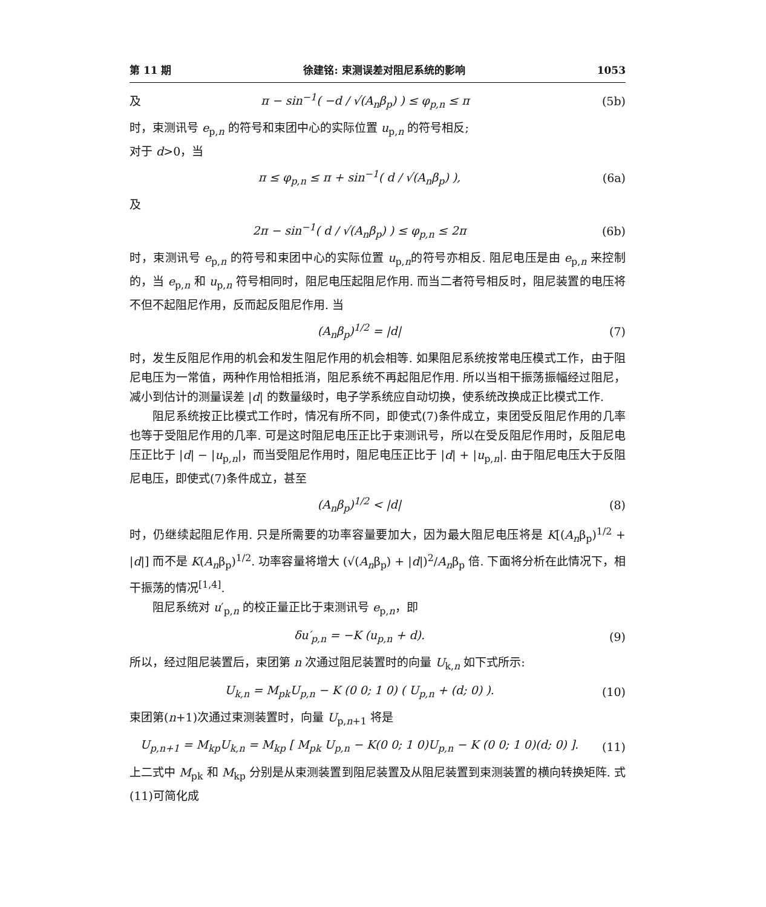第 11 期 徐建铭: 束测误差对阻尼系统的影响 1053
及 π − sin<sup>−1</sup>( −d / √(A<sub>n</sub>β<sub>p</sub>) ) ≤ φ<sub>p,n</sub> ≤ π (5b)
时，束测讯号 e<sub>p,n</sub> 的符号和束团中心的实际位置 u<sub>p,n</sub> 的符号相反;
对于 d>0，当
π ≤ φ<sub>p,n</sub> ≤ π + sin<sup>−1</sup>( d / √(A<sub>n</sub>β<sub>p</sub>) ), (6a)
及
2π − sin<sup>−1</sup>( d / √(A<sub>n</sub>β<sub>p</sub>) ) ≤ φ<sub>p,n</sub> ≤ 2π (6b)
时，束测讯号 e<sub>p,n</sub> 的符号和束团中心的实际位置 u<sub>p,n</sub>的符号亦相反. 阻尼电压是由 e<sub>p,n</sub> 来控制的，当 e<sub>p,n</sub> 和 u<sub>p,n</sub> 符号相同时，阻尼电压起阻尼作用. 而当二者符号相反时，阻尼装置的电压将不但不起阻尼作用，反而起反阻尼作用. 当
(A<sub>n</sub>β<sub>p</sub>)<sup>1/2</sup> = |d| (7)
时，发生反阻尼作用的机会和发生阻尼作用的机会相等. 如果阻尼系统按常电压模式工作，由于阻尼电压为一常值，两种作用恰相抵消，阻尼系统不再起阻尼作用. 所以当相干振荡振幅经过阻尼，减小到估计的测量误差 |d| 的数量级时，电子学系统应自动切换，使系统改换成正比模式工作.
阻尼系统按正比模式工作时，情况有所不同，即使式(7)条件成立，束团受反阻尼作用的几率也等于受阻尼作用的几率. 可是这时阻尼电压正比于束测讯号，所以在受反阻尼作用时，反阻尼电压正比于 |d| − |u<sub>p,n</sub>|，而当受阻尼作用时，阻尼电压正比于 |d| + |u<sub>p,n</sub>|. 由于阻尼电压大于反阻尼电压，即使式(7)条件成立，甚至
(A<sub>n</sub>β<sub>p</sub>)<sup>1/2</sup> < |d| (8)
时，仍继续起阻尼作用. 只是所需要的功率容量要加大，因为最大阻尼电压将是 K[(A<sub>n</sub>β<sub>p</sub>)<sup>1/2</sup> + |d|] 而不是 K(A<sub>n</sub>β<sub>p</sub>)<sup>1/2</sup>. 功率容量将增大 (√(A<sub>n</sub>β<sub>p</sub>) + |d|)<sup>2</sup>/A<sub>n</sub>β<sub>p</sub> 倍. 下面将分析在此情况下，相干振荡的情况<sup>[1,4]</sup>.
阻尼系统对 u′<sub>p,n</sub> 的校正量正比于束测讯号 e<sub>p,n</sub>，即
δu′<sub>p,n</sub> = −K (u<sub>p,n</sub> + d). (9)
所以，经过阻尼装置后，束团第 n 次通过阻尼装置时的向量 U<sub>k,n</sub> 如下式所示:
U<sub>k,n</sub> = M<sub>pk</sub>U<sub>p,n</sub> − K (0 0; 1 0) ( U<sub>p,n</sub> + (d; 0) ). (10)
束团第(n+1)次通过束测装置时，向量 U<sub>p,n+1</sub> 将是
U<sub>p,n+1</sub> = M<sub>kp</sub>U<sub>k,n</sub> = M<sub>kp</sub> [ M<sub>pk</sub> U<sub>p,n</sub> − K(0 0; 1 0)U<sub>p,n</sub> − K (0 0; 1 0)(d; 0) ]. (11)
上二式中 M<sub>pk</sub> 和 M<sub>kp</sub> 分别是从束测装置到阻尼装置及从阻尼装置到束测装置的横向转换矩阵. 式(11)可简化成